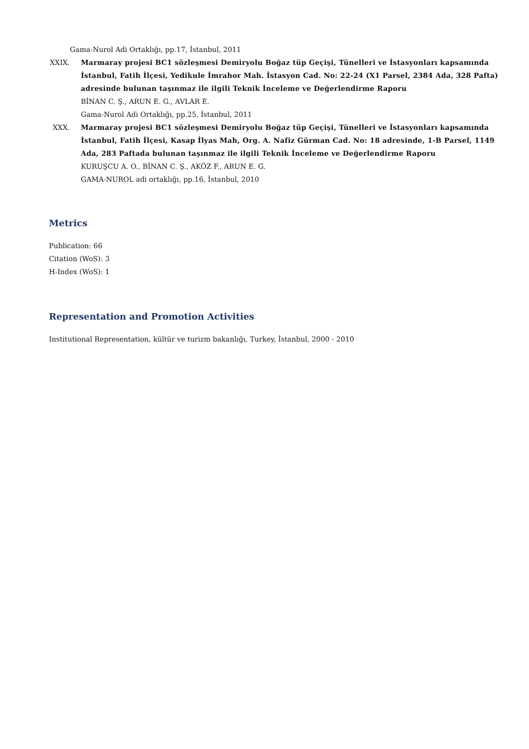Gama-Nurol Adi Ortaklığı, pp.17, İstanbul, 2011
XXIX. Marmaray projesi BC1 sözleşmesi Demiryolu Boğaz tüp Geçişi, Tünelleri ve İstasyonları kapsamında İstanbul, Fatih İlçesi, Yedikule İmrahor Mah. İstasyon Cad. No: 22-24 (X1 Parsel, 2384 Ada, 328 Pafta) adresinde bulunan taşınmaz ile ilgili Teknik İnceleme ve Değerlendirme Raporu
BİNAN C. Ş., ARUN E. G., AVLAR E.
Gama-Nurol Adi Ortaklığı, pp.25, İstanbul, 2011
XXX. Marmaray projesi BC1 sözleşmesi Demiryolu Boğaz tüp Geçişi, Tünelleri ve İstasyonları kapsamında İstanbul, Fatih İlçesi, Kasap İlyas Mah, Org. A. Nafiz Gürman Cad. No: 18 adresinde, 1-B Parsel, 1149 Ada, 283 Paftada bulunan taşınmaz ile ilgili Teknik İnceleme ve Değerlendirme Raporu
KURUŞCU A. O., BİNAN C. Ş., AKÖZ F., ARUN E. G.
GAMA-NUROL adi ortaklığı, pp.16, İstanbul, 2010
Metrics
Publication: 66
Citation (WoS): 3
H-Index (WoS): 1
Representation and Promotion Activities
Institutional Representation, kültür ve turizm bakanlığı, Turkey, İstanbul, 2000 - 2010